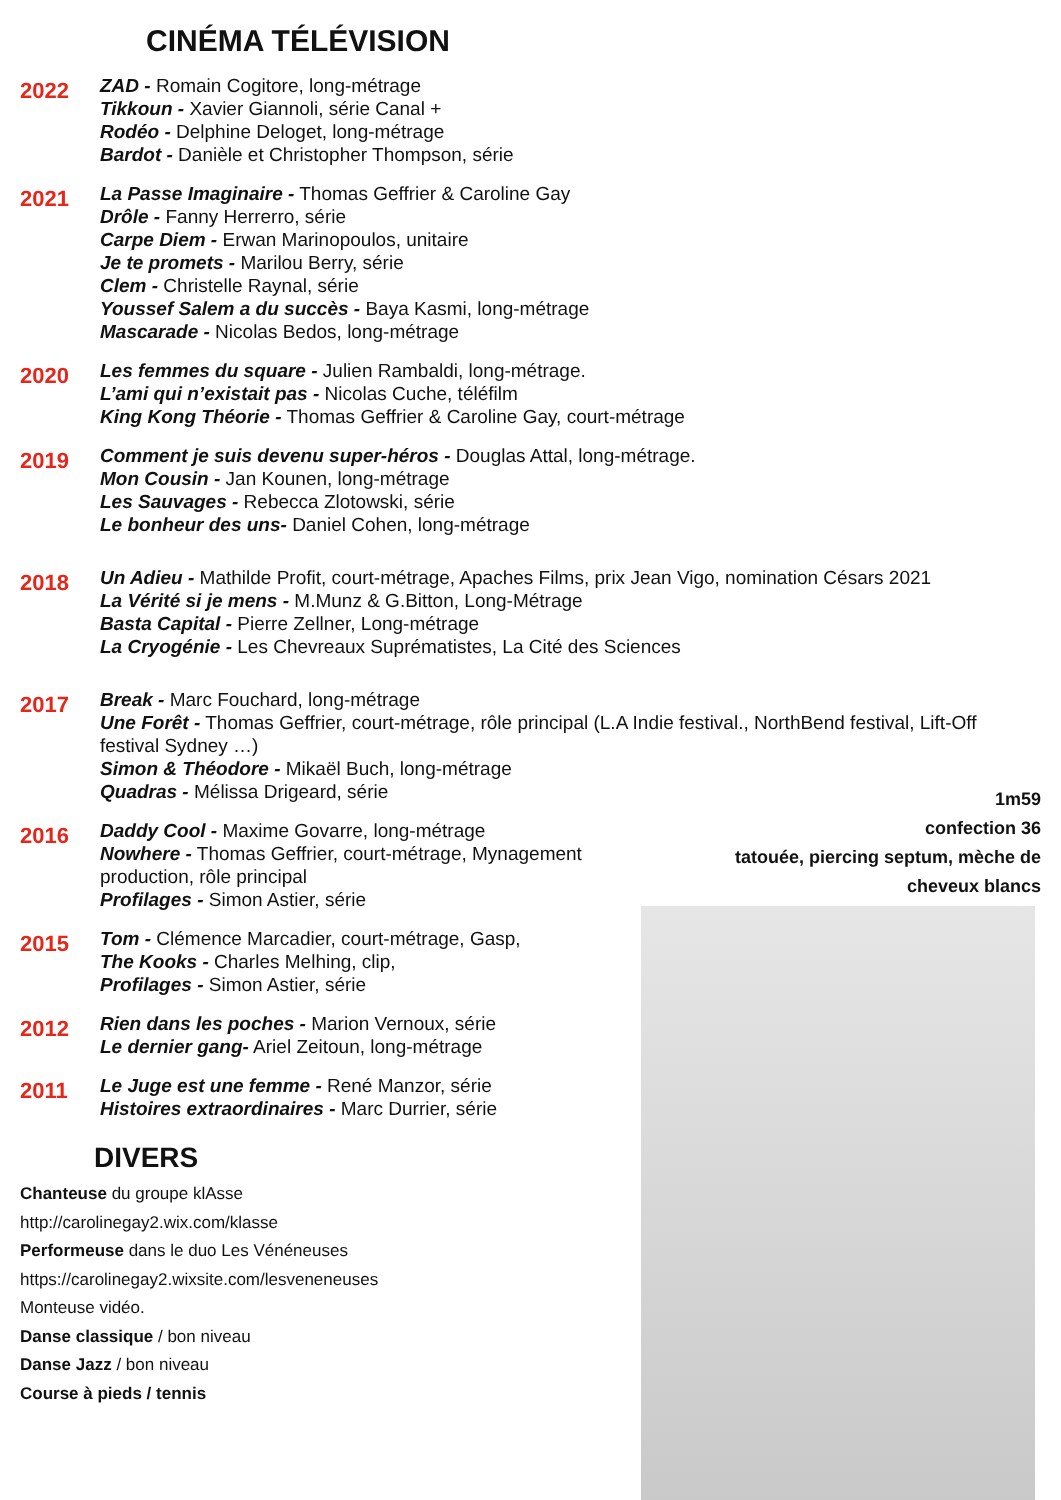CINÉMA TÉLÉVISION
2022
ZAD - Romain Cogitore, long-métrage
Tikkoun - Xavier Giannoli, série Canal +
Rodéo - Delphine Deloget, long-métrage
Bardot - Danièle et Christopher Thompson, série
2021
La Passe Imaginaire - Thomas Geffrier & Caroline Gay
Drôle - Fanny Herrerro, série
Carpe Diem - Erwan Marinopoulos, unitaire
Je te promets - Marilou Berry, série
Clem - Christelle Raynal, série
Youssef Salem a du succès - Baya Kasmi, long-métrage
Mascarade - Nicolas Bedos, long-métrage
2020
Les femmes du square - Julien Rambaldi, long-métrage.
L’ami qui n’existait pas - Nicolas Cuche, téléfilm
King Kong Théorie - Thomas Geffrier & Caroline Gay, court-métrage
2019
Comment je suis devenu super-héros - Douglas Attal, long-métrage.
Mon Cousin - Jan Kounen, long-métrage
Les Sauvages - Rebecca Zlotowski, série
Le bonheur des uns- Daniel Cohen, long-métrage
2018
Un Adieu - Mathilde Profit, court-métrage, Apaches Films, prix Jean Vigo, nomination Césars 2021
La Vérité si je mens - M.Munz & G.Bitton, Long-Métrage
Basta Capital - Pierre Zellner, Long-métrage
La Cryogénie - Les Chevreaux Suprématistes, La Cité des Sciences
2017
Break - Marc Fouchard, long-métrage
Une Forêt - Thomas Geffrier, court-métrage, rôle principal (L.A Indie festival., NorthBend festival, Lift-Off festival Sydney …)
Simon & Théodore - Mikaël Buch, long-métrage
Quadras - Mélissa Drigeard, série
2016
Daddy Cool - Maxime Govarre, long-métrage
Nowhere - Thomas Geffrier, court-métrage, Mynagement production, rôle principal
Profilages - Simon Astier, série
2015
Tom - Clémence Marcadier, court-métrage, Gasp,
The Kooks - Charles Melhing, clip,
Profilages - Simon Astier, série
2012
Rien dans les poches - Marion Vernoux, série
Le dernier gang- Ariel Zeitoun, long-métrage
2011
Le Juge est une femme - René Manzor, série
Histoires extraordinaires - Marc Durrier, série
DIVERS
Chanteuse du groupe klAsse
http://carolinegay2.wix.com/klasse
Performeuse dans le duo Les Vénéneuses
https://carolinegay2.wixsite.com/lesveneneuses
Monteuse vidéo.
Danse classique / bon niveau
Danse Jazz / bon niveau
Course à pieds / tennis
1m59
confection 36
tatouée, piercing septum, mèche de cheveux blancs